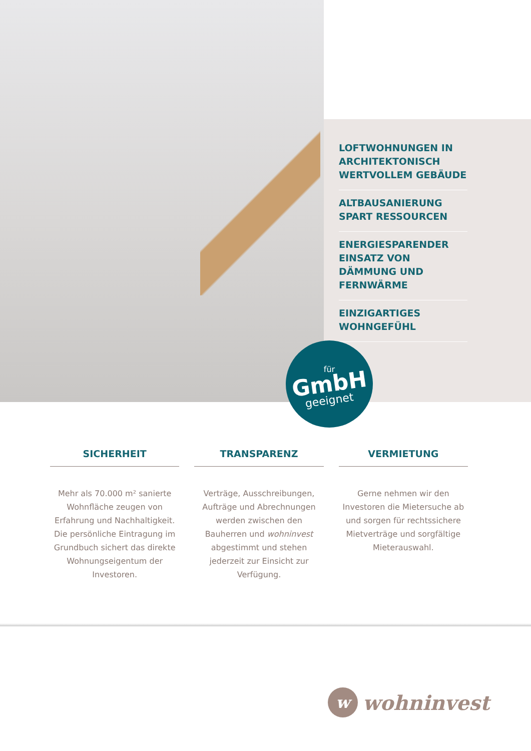LOFTWOHNUNGEN IN ARCHITEKTONISCH WERTVOLLEM GEBÄUDE
ALTBAUSANIERUNG SPART RESSOURCEN
ENERGIESPARENDER EINSATZ VON DÄMMUNG UND FERNWÄRME
EINZIGARTIGES WOHNGEFÜHL
für
GmbH
geeignet
SICHERHEIT
Mehr als 70.000 m² sanierte Wohnfläche zeugen von Erfahrung und Nachhaltigkeit. Die persönliche Eintragung im Grundbuch sichert das direkte Wohnungseigentum der Investoren.
TRANSPARENZ
Verträge, Ausschreibungen, Aufträge und Abrechnungen werden zwischen den Bauherren und wohninvest abgestimmt und stehen jederzeit zur Einsicht zur Verfügung.
VERMIETUNG
Gerne nehmen wir den Investoren die Mietersuche ab und sorgen für rechtssichere Mietverträge und sorgfältige Mieterauswahl.
wwohninvest